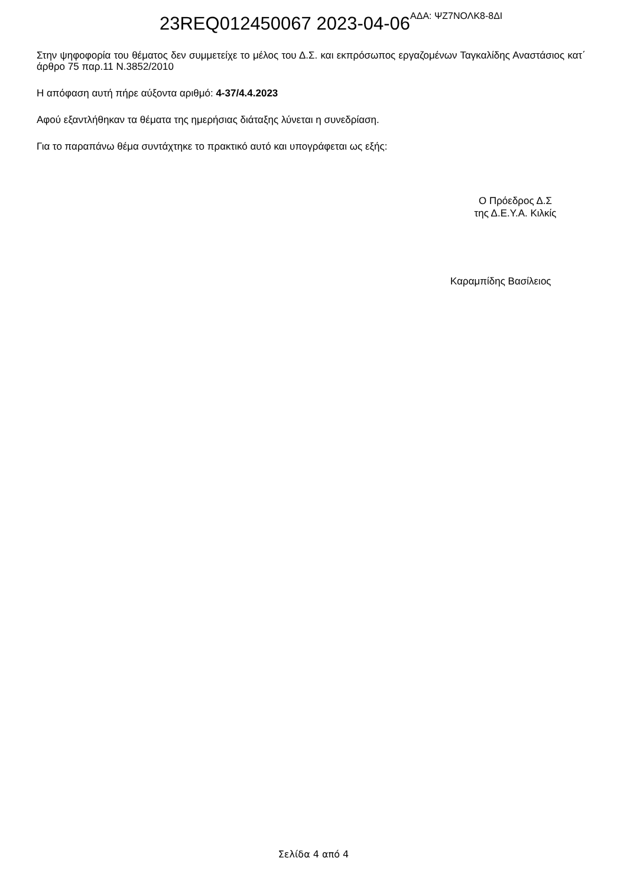23REQ012450067 2023-04-06 ΑΔΑ: ΨΖ7ΝΟΛΚ8-8ΔΙ
Στην ψηφοφορία του θέματος δεν συμμετείχε το μέλος του Δ.Σ. και εκπρόσωπος εργαζομένων Ταγκαλίδης Αναστάσιος κατ΄ άρθρο 75 παρ.11 Ν.3852/2010
Η απόφαση αυτή πήρε αύξοντα αριθμό: 4-37/4.4.2023
Αφού εξαντλήθηκαν τα θέματα της ημερήσιας διάταξης λύνεται η συνεδρίαση.
Για το παραπάνω θέμα συντάχτηκε το πρακτικό αυτό και υπογράφεται ως εξής:
Ο Πρόεδρος Δ.Σ
της Δ.Ε.Υ.Α. Κιλκίς
Καραμπίδης Βασίλειος
Σελίδα 4 από 4